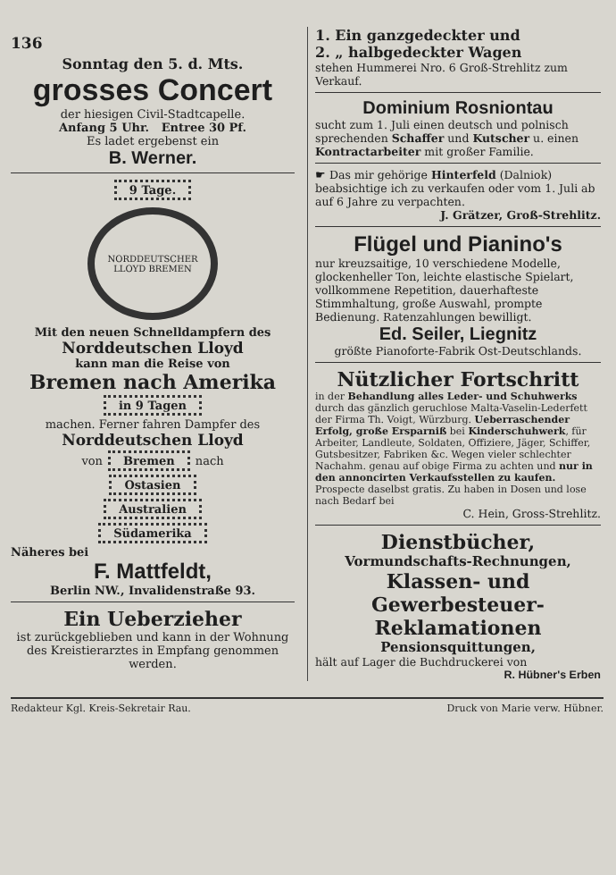136
Sonntag den 5. d. Mts.
grosses Concert
der hiesigen Civil-Stadtcapelle.
Anfang 5 Uhr. Entree 30 Pf.
Es ladet ergebenst ein
B. Werner.
9 Tage.
NORDDEUTSCHER LLOYD BREMEN
Mit den neuen Schnelldampfern des
Norddeutschen Lloyd
kann man die Reise von
Bremen nach Amerika
in 9 Tagen
machen. Ferner fahren Dampfer des
Norddeutschen Lloyd
von Bremen nach
Ostasien
Australien
Südamerika
Näheres bei
F. Mattfeldt,
Berlin NW., Invalidenstraße 93.
Ein Ueberzieher
ist zurückgeblieben und kann in der Wohnung des Kreistierarztes in Empfang genommen werden.
1. Ein ganzgedeckter und
2. „ halbgedeckter Wagen
stehen Hummerei Nro. 6 Groß-Strehlitz zum Verkauf.
Dominium Rosniontau
sucht zum 1. Juli einen deutsch und polnisch sprechenden Schaffer und Kutscher u. einen Kontractarbeiter mit großer Familie.
☛ Das mir gehörige Hinterfeld (Dalniok) beabsichtige ich zu verkaufen oder vom 1. Juli ab auf 6 Jahre zu verpachten.
J. Grätzer, Groß-Strehlitz.
Flügel und Pianino's
nur kreuzsaitige, 10 verschiedene Modelle, glockenheller Ton, leichte elastische Spielart, vollkommene Repetition, dauerhafteste Stimmhaltung, große Auswahl, prompte Bedienung. Ratenzahlungen bewilligt.
Ed. Seiler, Liegnitz
größte Pianoforte-Fabrik Ost-Deutschlands.
Nützlicher Fortschritt
in der Behandlung alles Leder- und Schuhwerks durch das gänzlich geruchlose Malta-Vaselin-Lederfett der Firma Th. Voigt, Würzburg. Ueberraschender Erfolg, große Ersparniß bei Kinderschuhwerk, für Arbeiter, Landleute, Soldaten, Offiziere, Jäger, Schiffer, Gutsbesitzer, Fabriken &c. Wegen vieler schlechter Nachahm. genau auf obige Firma zu achten und nur in den annoncirten Verkaufsstellen zu kaufen. Prospecte daselbst gratis. Zu haben in Dosen und lose nach Bedarf bei
C. Hein, Gross-Strehlitz.
Dienstbücher,
Vormundschafts-Rechnungen,
Klassen- und Gewerbesteuer-Reklamationen
Pensionsquittungen,
hält auf Lager die Buchdruckerei von
R. Hübner's Erben
Redakteur Kgl. Kreis-Sekretair Rau. Druck von Marie verw. Hübner.